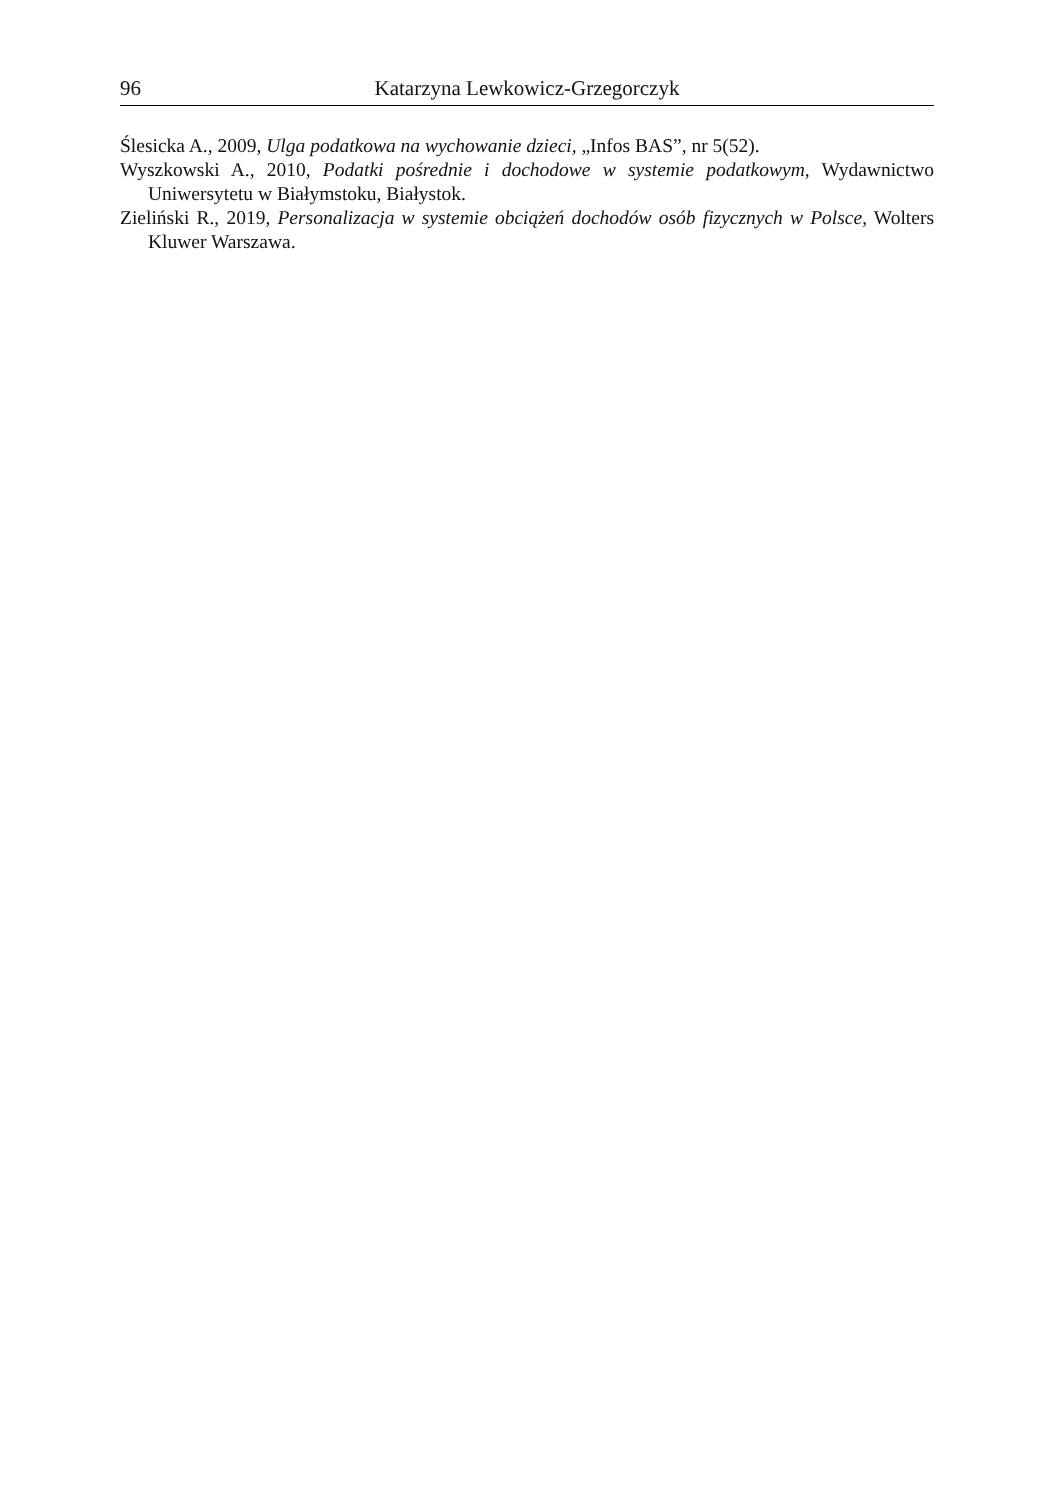96 Katarzyna Lewkowicz-Grzegorczyk
Ślesicka A., 2009, Ulga podatkowa na wychowanie dzieci, „Infos BAS”, nr 5(52).
Wyszkowski A., 2010, Podatki pośrednie i dochodowe w systemie podatkowym, Wydawnictwo Uniwersytetu w Białymstoku, Białystok.
Zieliński R., 2019, Personalizacja w systemie obciążeń dochodów osób fizycznych w Polsce, Wolters Kluwer Warszawa.